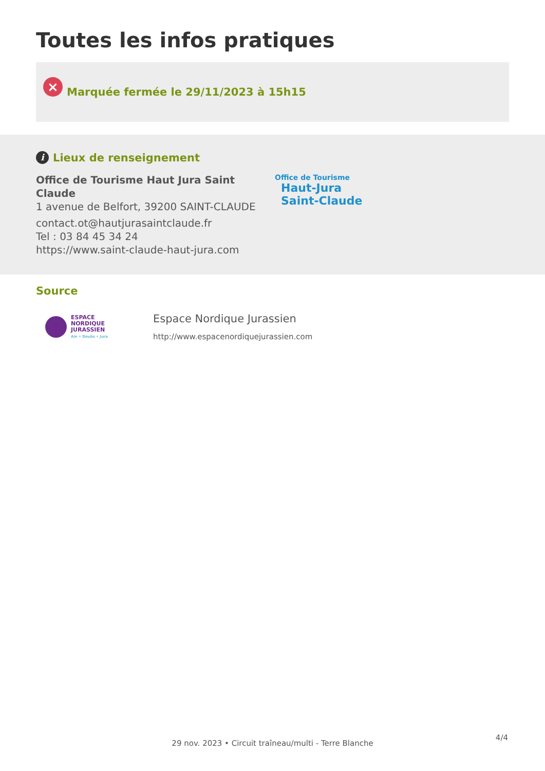Toutes les infos pratiques
×
Marquée fermée le 29/11/2023 à 15h15
i Lieux de renseignement
Office de Tourisme Haut Jura Saint Claude
1 avenue de Belfort, 39200 SAINT-CLAUDE
contact.ot@hautjurasaintclaude.fr
Tel : 03 84 45 34 24
https://www.saint-claude-haut-jura.com
Office de Tourisme
Haut-Jura
Saint-Claude
Source
ESPACE
NORDIQUE
JURASSIEN
Ain • Doubs • Jura
Espace Nordique Jurassien
http://www.espacenordiquejurassien.com
4/4
29 nov. 2023 • Circuit traîneau/multi - Terre Blanche